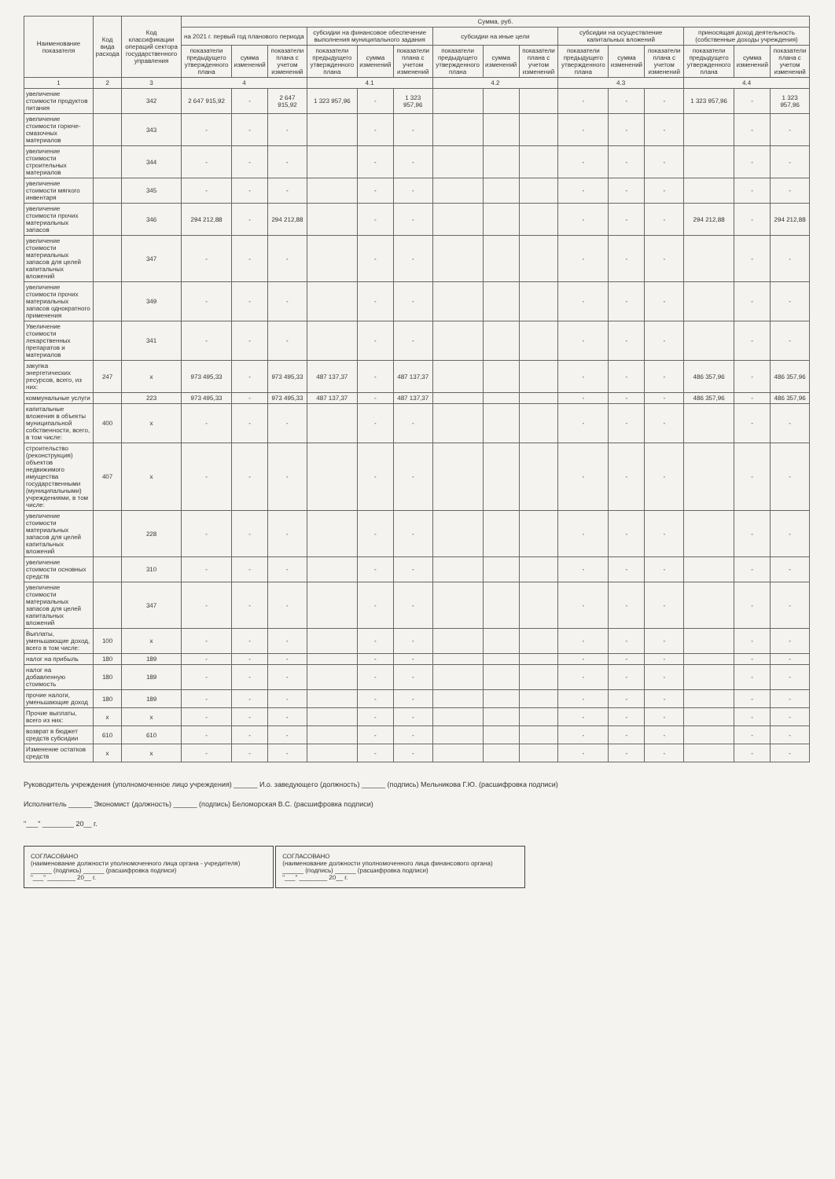| Наименование показателя | Код вида расхода | Код классификации операций сектора государственного управления | Сумма, руб. | | | | | | | | | | | | | | |
| --- | --- | --- | --- | --- | --- | --- | --- | --- | --- | --- | --- | --- | --- | --- | --- | --- | --- |
| | | | на 2021 г. первый год планового периода | | | субсидии на финансовое обеспечение выполнения муниципального задания | | | субсидии на иные цели | | | субсидии на осуществление капитальных вложений | | | приносящая доход деятельность (собственные доходы учреждения) | | |
| | | | показатели предыдущего утвержденного плана | сумма изменений | показатели плана с учетом изменений | показатели предыдущего утвержденного плана | сумма изменений | показатели плана с учетом изменений | показатели предыдущего утвержденного плана | сумма изменений | показатели плана с учетом изменений | показатели предыдущего утвержденного плана | сумма изменений | показатели плана с учетом изменений | показатели предыдущего утвержденного плана | сумма изменений | показатели плана с учетом изменений |
| 1 | 2 | 3 | 4 | | | 4.1 | | | 4.2 | | | 4.3 | | | 4.4 | | |
| увеличение стоимости продуктов питания | | 342 | 2 647 915,92 | - | 2 647 915,92 | 1 323 957,96 | - | 1 323 957,96 | | | | - | - | - | 1 323 957,96 | - | 1 323 957,96 |
| увеличение стоимости горюче-смазочных материалов | | 343 | - | - | - | | - | - | | | | - | - | - | | - | - |
| увеличение стоимости строительных материалов | | 344 | - | - | - | | - | - | | | | - | - | - | | - | - |
| увеличение стоимости мягкого инвентаря | | 345 | - | - | - | | - | - | | | | - | - | - | | - | - |
| увеличение стоимости прочих материальных запасов | | 346 | 294 212,88 | - | 294 212,88 | | - | - | | | | - | - | - | 294 212,88 | - | 294 212,88 |
| увеличение стоимости материальных запасов для целей капитальных вложений | | 347 | - | - | - | | - | - | | | | - | - | - | | - | - |
| увеличение стоимости прочих материальных запасов однократного применения | | 349 | - | - | - | | - | - | | | | - | - | - | | - | - |
| Увеличение стоимости лекарственных препаратов и материалов | | 341 | - | - | - | | - | - | | | | - | - | - | | - | - |
| закупка энергетических ресурсов, всего, из них: | 247 | x | 973 495,33 | - | 973 495,33 | 487 137,37 | - | 487 137,37 | | | | - | - | - | 486 357,96 | - | 486 357,96 |
| коммунальные услуги | | 223 | 973 495,33 | - | 973 495,33 | 487 137,37 | - | 487 137,37 | | | | - | - | - | 486 357,96 | - | 486 357,96 |
| капитальные вложения в объекты муниципальной собственности, всего, в том числе: | 400 | x | - | - | - | | - | - | | | | - | - | - | | - | - |
| строительство (реконструкция) объектов недвижимого имущества государственными (муниципальными) учреждениями, в том числе: | 407 | x | - | - | - | | - | - | | | | - | - | - | | - | - |
| увеличение стоимости материальных запасов для целей капитальных вложений | | 228 | - | - | - | | - | - | | | | - | - | - | | - | - |
| увеличение стоимости основных средств | | 310 | - | - | - | | - | - | | | | - | - | - | | - | - |
| увеличение стоимости материальных запасов для целей капитальных вложений | | 347 | - | - | - | | - | - | | | | - | - | - | | - | - |
| Выплаты, уменьшающие доход, всего в том числе: | 100 | x | - | - | - | | - | - | | | | - | - | - | | - | - |
| налог на прибыль | 180 | 189 | - | - | - | | - | - | | | | - | - | - | | - | - |
| налог на добавленную стоимость | 180 | 189 | - | - | - | | - | - | | | | - | - | - | | - | - |
| прочие налоги, уменьшающие доход | 180 | 189 | - | - | - | | - | - | | | | - | - | - | | - | - |
| Прочие выплаты, всего из них: | x | x | - | - | - | | - | - | | | | - | - | - | | - | - |
| возврат в бюджет средств субсидии | 610 | 610 | - | - | - | | - | - | | | | - | - | - | | - | - |
| Изменение остатков средств | x | x | - | - | - | | - | - | | | | - | - | - | | - | - |
Руководитель учреждения (уполномоченное лицо учреждения) ______ И.о. заведующего (должность) ______ (подпись) Мельникова Г.Ю. (расшифровка подписи)
Исполнитель ______ Экономист (должность) ______ (подпись) Беломорская В.С. (расшифровка подписи)
"___" ________ 20__ г.
СОГЛАСОВАНО
(наименование должности уполномоченного лица органа - учредителя)
______ (подпись) ______ (расшифровка подписи)
"___" ________ 20__ г.
СОГЛАСОВАНО
(наименование должности уполномоченного лица финансового органа)
______ (подпись) ______ (расшифровка подписи)
"___" ________ 20__ г.